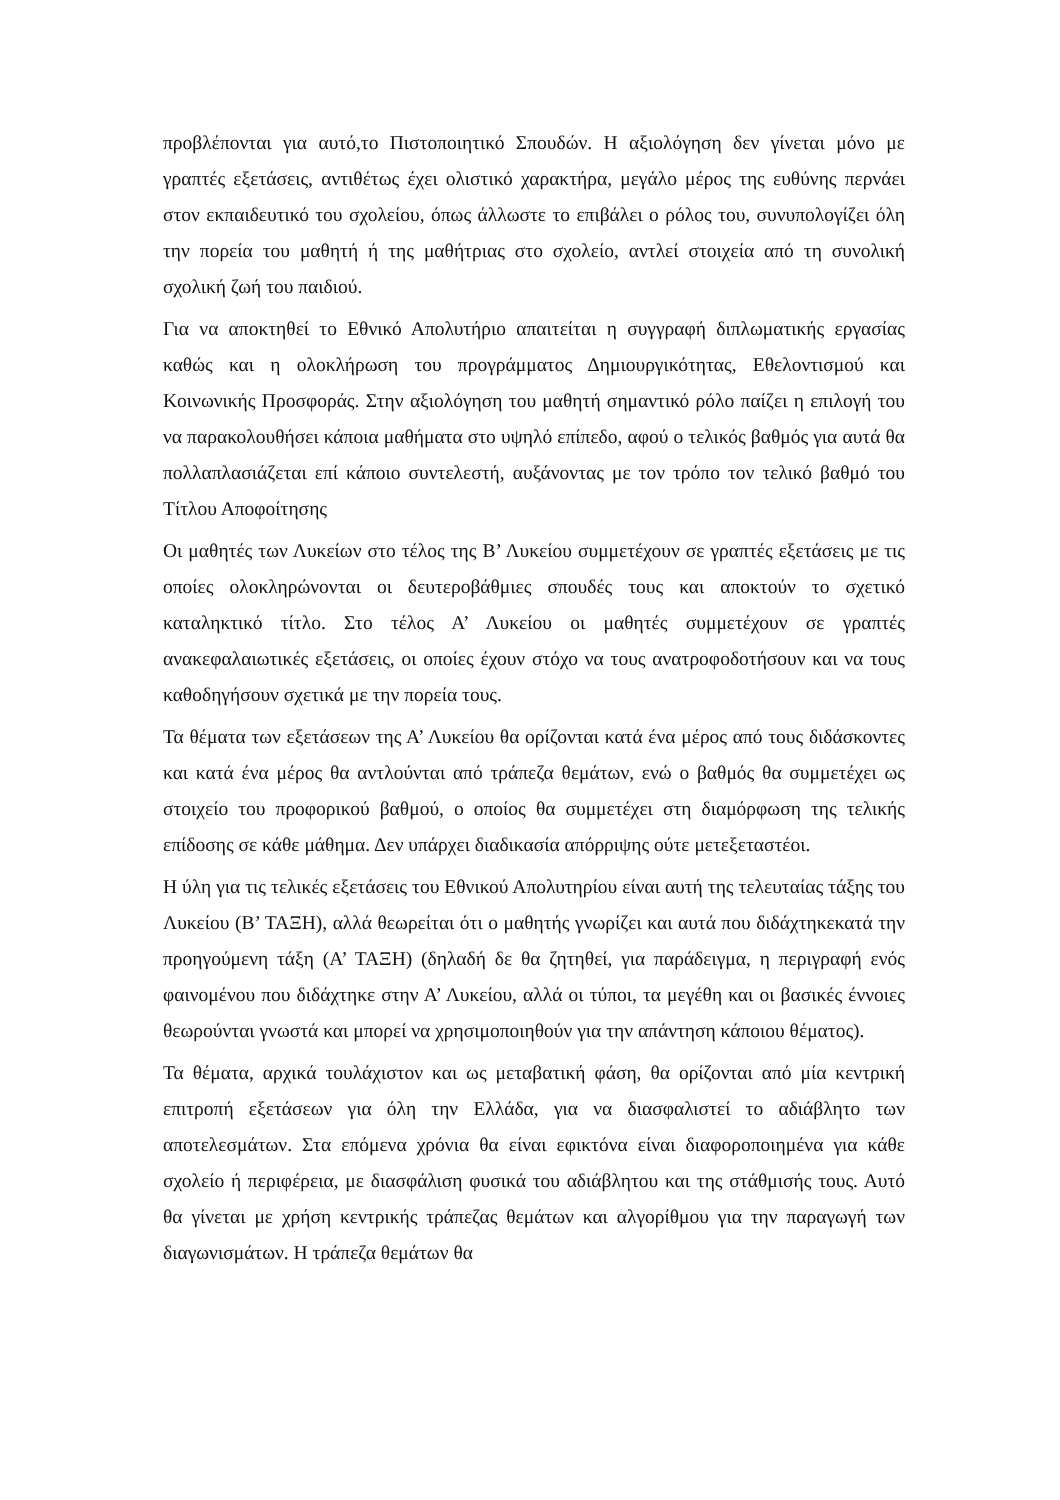προβλέπονται για αυτό,το Πιστοποιητικό Σπουδών. Η αξιολόγηση δεν γίνεται μόνο με γραπτές εξετάσεις, αντιθέτως έχει ολιστικό χαρακτήρα, μεγάλο μέρος της ευθύνης περνάει στον εκπαιδευτικό του σχολείου, όπως άλλωστε το επιβάλει ο ρόλος του, συνυπολογίζει όλη την πορεία του μαθητή ή της μαθήτριας στο σχολείο, αντλεί στοιχεία από τη συνολική σχολική ζωή του παιδιού.
Για να αποκτηθεί το Εθνικό Απολυτήριο απαιτείται η συγγραφή διπλωματικής εργασίας καθώς και η ολοκλήρωση του προγράμματος Δημιουργικότητας, Εθελοντισμού και Κοινωνικής Προσφοράς. Στην αξιολόγηση του μαθητή σημαντικό ρόλο παίζει η επιλογή του να παρακολουθήσει κάποια μαθήματα στο υψηλό επίπεδο, αφού ο τελικός βαθμός για αυτά θα πολλαπλασιάζεται επί κάποιο συντελεστή, αυξάνοντας με τον τρόπο τον τελικό βαθμό του Τίτλου Αποφοίτησης
Οι μαθητές των Λυκείων στο τέλος της Β’ Λυκείου συμμετέχουν σε γραπτές εξετάσεις με τις οποίες ολοκληρώνονται οι δευτεροβάθμιες σπουδές τους και αποκτούν το σχετικό καταληκτικό τίτλο. Στο τέλος Α’ Λυκείου οι μαθητές συμμετέχουν σε γραπτές ανακεφαλαιωτικές εξετάσεις, οι οποίες έχουν στόχο να τους ανατροφοδοτήσουν και να τους καθοδηγήσουν σχετικά με την πορεία τους.
Τα θέματα των εξετάσεων της Α’ Λυκείου θα ορίζονται κατά ένα μέρος από τους διδάσκοντες και κατά ένα μέρος θα αντλούνται από τράπεζα θεμάτων, ενώ ο βαθμός θα συμμετέχει ως στοιχείο του προφορικού βαθμού, ο οποίος θα συμμετέχει στη διαμόρφωση της τελικής επίδοσης σε κάθε μάθημα. Δεν υπάρχει διαδικασία απόρριψης ούτε μετεξεταστέοι.
Η ύλη για τις τελικές εξετάσεις του Εθνικού Απολυτηρίου είναι αυτή της τελευταίας τάξης του Λυκείου (Β’ ΤΑΞΗ), αλλά θεωρείται ότι ο μαθητής γνωρίζει και αυτά που διδάχτηκεκατά την προηγούμενη τάξη (Α’ ΤΑΞΗ) (δηλαδή δε θα ζητηθεί, για παράδειγμα, η περιγραφή ενός φαινομένου που διδάχτηκε στην Α’ Λυκείου, αλλά οι τύποι, τα μεγέθη και οι βασικές έννοιες θεωρούνται γνωστά και μπορεί να χρησιμοποιηθούν για την απάντηση κάποιου θέματος).
Τα θέματα, αρχικά τουλάχιστον και ως μεταβατική φάση, θα ορίζονται από μία κεντρική επιτροπή εξετάσεων για όλη την Ελλάδα, για να διασφαλιστεί το αδιάβλητο των αποτελεσμάτων. Στα επόμενα χρόνια θα είναι εφικτόνα είναι διαφοροποιημένα για κάθε σχολείο ή περιφέρεια, με διασφάλιση φυσικά του αδιάβλητου και της στάθμισής τους. Αυτό θα γίνεται με χρήση κεντρικής τράπεζας θεμάτων και αλγορίθμου για την παραγωγή των διαγωνισμάτων. Η τράπεζα θεμάτων θα